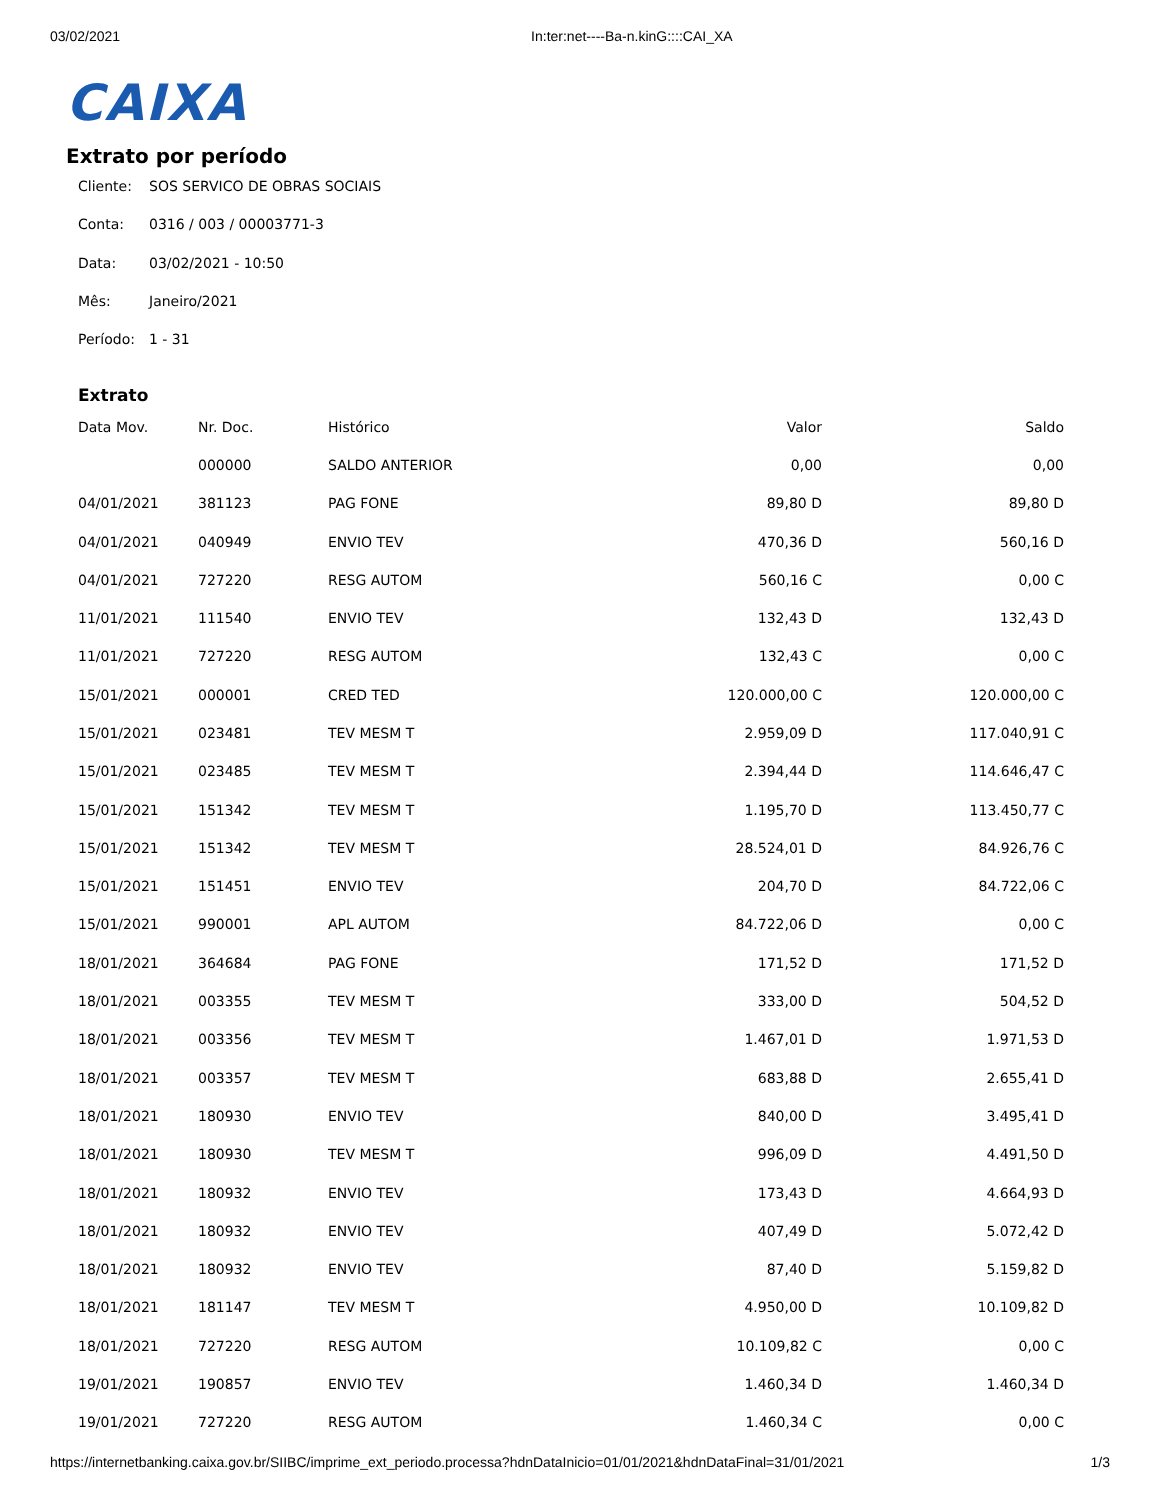03/02/2021 In:ter:net----Ba-n.kinG::::CAI_XA
CAIXA
Extrato por período
Cliente: SOS SERVICO DE OBRAS SOCIAIS
Conta: 0316 / 003 / 00003771-3
Data: 03/02/2021 - 10:50
Mês: Janeiro/2021
Período: 1 - 31
Extrato
| Data Mov. | Nr. Doc. | Histórico | Valor | Saldo |
| --- | --- | --- | --- | --- |
| | 000000 | SALDO ANTERIOR | 0,00 | 0,00 |
| 04/01/2021 | 381123 | PAG FONE | 89,80 D | 89,80 D |
| 04/01/2021 | 040949 | ENVIO TEV | 470,36 D | 560,16 D |
| 04/01/2021 | 727220 | RESG AUTOM | 560,16 C | 0,00 C |
| 11/01/2021 | 111540 | ENVIO TEV | 132,43 D | 132,43 D |
| 11/01/2021 | 727220 | RESG AUTOM | 132,43 C | 0,00 C |
| 15/01/2021 | 000001 | CRED TED | 120.000,00 C | 120.000,00 C |
| 15/01/2021 | 023481 | TEV MESM T | 2.959,09 D | 117.040,91 C |
| 15/01/2021 | 023485 | TEV MESM T | 2.394,44 D | 114.646,47 C |
| 15/01/2021 | 151342 | TEV MESM T | 1.195,70 D | 113.450,77 C |
| 15/01/2021 | 151342 | TEV MESM T | 28.524,01 D | 84.926,76 C |
| 15/01/2021 | 151451 | ENVIO TEV | 204,70 D | 84.722,06 C |
| 15/01/2021 | 990001 | APL AUTOM | 84.722,06 D | 0,00 C |
| 18/01/2021 | 364684 | PAG FONE | 171,52 D | 171,52 D |
| 18/01/2021 | 003355 | TEV MESM T | 333,00 D | 504,52 D |
| 18/01/2021 | 003356 | TEV MESM T | 1.467,01 D | 1.971,53 D |
| 18/01/2021 | 003357 | TEV MESM T | 683,88 D | 2.655,41 D |
| 18/01/2021 | 180930 | ENVIO TEV | 840,00 D | 3.495,41 D |
| 18/01/2021 | 180930 | TEV MESM T | 996,09 D | 4.491,50 D |
| 18/01/2021 | 180932 | ENVIO TEV | 173,43 D | 4.664,93 D |
| 18/01/2021 | 180932 | ENVIO TEV | 407,49 D | 5.072,42 D |
| 18/01/2021 | 180932 | ENVIO TEV | 87,40 D | 5.159,82 D |
| 18/01/2021 | 181147 | TEV MESM T | 4.950,00 D | 10.109,82 D |
| 18/01/2021 | 727220 | RESG AUTOM | 10.109,82 C | 0,00 C |
| 19/01/2021 | 190857 | ENVIO TEV | 1.460,34 D | 1.460,34 D |
| 19/01/2021 | 727220 | RESG AUTOM | 1.460,34 C | 0,00 C |
https://internetbanking.caixa.gov.br/SIIBC/imprime_ext_periodo.processa?hdnDataInicio=01/01/2021&hdnDataFinal=31/01/2021 1/3